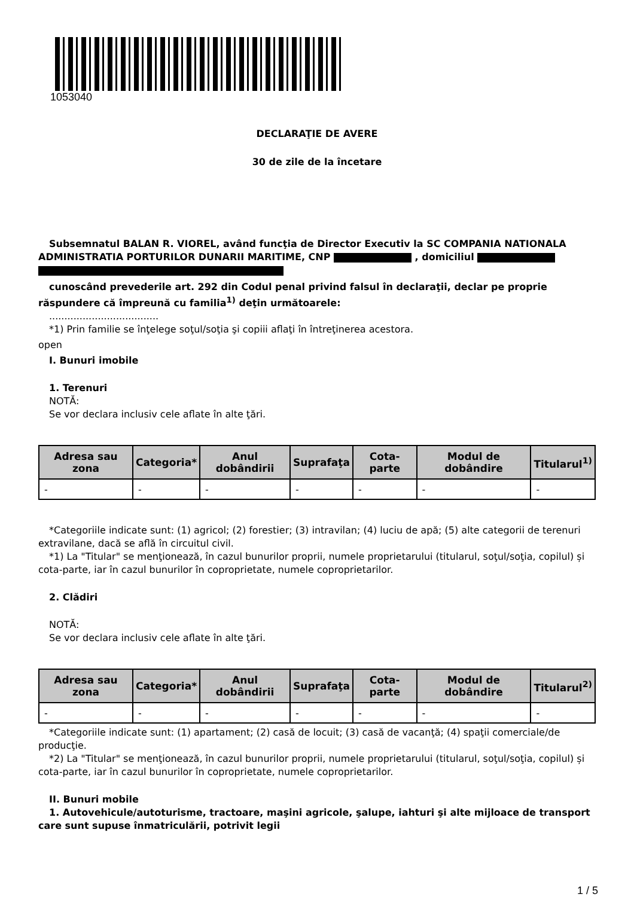1053040
DECLARAŢIE DE AVERE
30 de zile de la încetare
Subsemnatul BALAN R. VIOREL, având funcţia de Director Executiv la SC COMPANIA NATIONALA ADMINISTRATIA PORTURILOR DUNARII MARITIME, CNP , domiciliul
cunoscând prevederile art. 292 din Codul penal privind falsul în declaraţii, declar pe proprie răspundere că împreună cu familia<sup>1)</sup> deţin următoarele:
....................................
*1) Prin familie se înţelege soţul/soţia şi copiii aflaţi în întreţinerea acestora.
open
I. Bunuri imobile
1. Terenuri
NOTĂ:
Se vor declara inclusiv cele aflate în alte ţări.
| Adresa sau zona | Categoria* | Anul dobândirii | Suprafaţa | Cota-parte | Modul de dobândire | Titularul<sup>1)</sup> |
| --- | --- | --- | --- | --- | --- | --- |
| - | - | - | - | - | - | - |
*Categoriile indicate sunt: (1) agricol; (2) forestier; (3) intravilan; (4) luciu de apă; (5) alte categorii de terenuri extravilane, dacă se află în circuitul civil.
*1) La "Titular" se menţionează, în cazul bunurilor proprii, numele proprietarului (titularul, soţul/soţia, copilul) și cota-parte, iar în cazul bunurilor în coproprietate, numele coproprietarilor.
2. Clădiri
NOTĂ:
Se vor declara inclusiv cele aflate în alte ţări.
| Adresa sau zona | Categoria* | Anul dobândirii | Suprafaţa | Cota-parte | Modul de dobândire | Titularul<sup>2)</sup> |
| --- | --- | --- | --- | --- | --- | --- |
| - | - | - | - | - | - | - |
*Categoriile indicate sunt: (1) apartament; (2) casă de locuit; (3) casă de vacanţă; (4) spaţii comerciale/de producţie.
*2) La "Titular" se menţionează, în cazul bunurilor proprii, numele proprietarului (titularul, soţul/soţia, copilul) și cota-parte, iar în cazul bunurilor în coproprietate, numele coproprietarilor.
II. Bunuri mobile
1. Autovehicule/autoturisme, tractoare, maşini agricole, şalupe, iahturi şi alte mijloace de transport care sunt supuse înmatriculării, potrivit legii
1 / 5